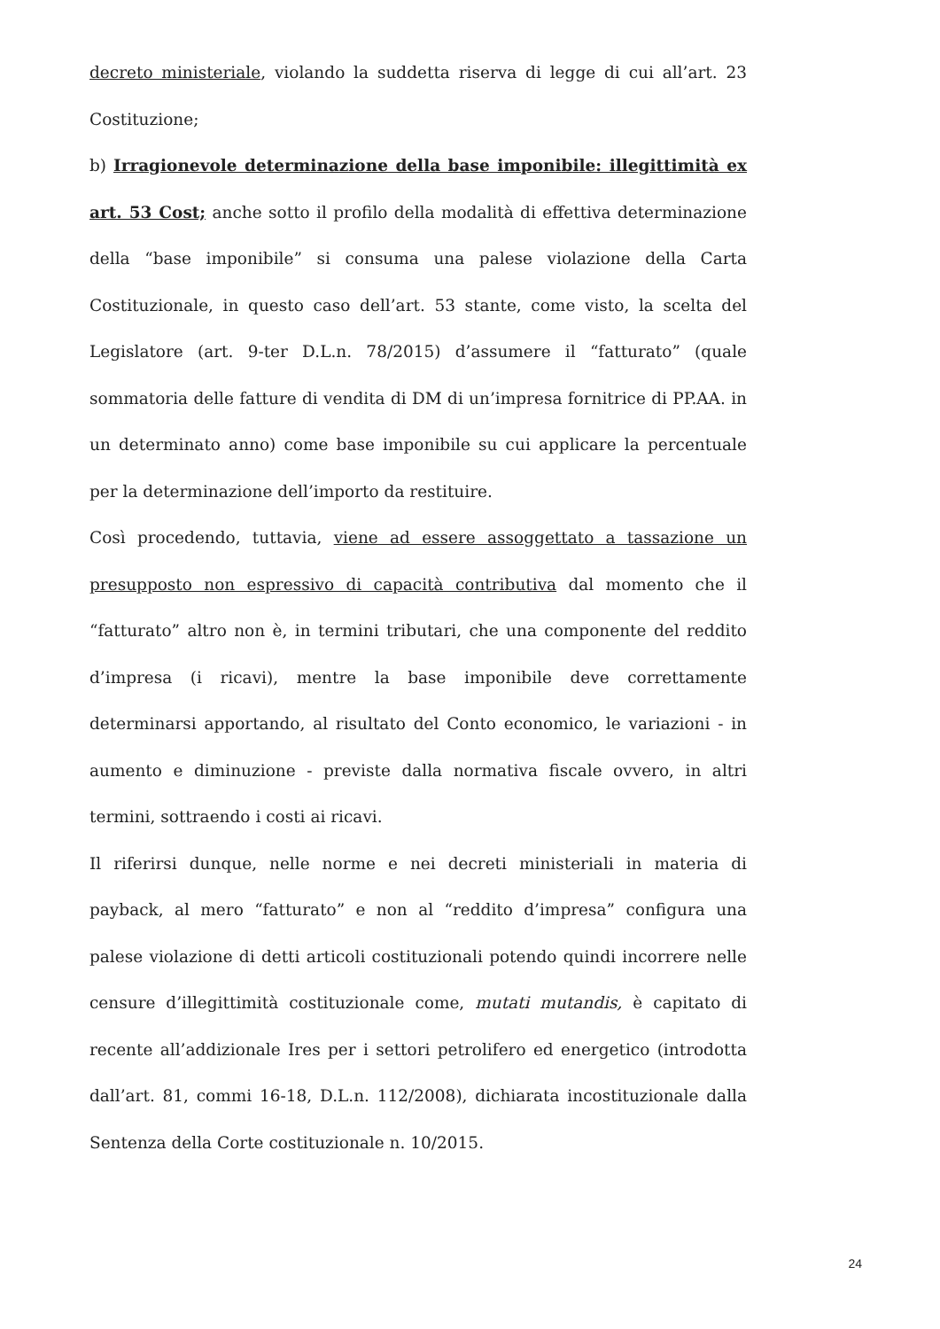decreto ministeriale, violando la suddetta riserva di legge di cui all’art. 23 Costituzione;
b) Irragionevole determinazione della base imponibile: illegittimità ex art. 53 Cost; anche sotto il profilo della modalità di effettiva determinazione della “base imponibile” si consuma una palese violazione della Carta Costituzionale, in questo caso dell’art. 53 stante, come visto, la scelta del Legislatore (art. 9-ter D.L.n. 78/2015) d’assumere il “fatturato” (quale sommatoria delle fatture di vendita di DM di un’impresa fornitrice di PP.AA. in un determinato anno) come base imponibile su cui applicare la percentuale per la determinazione dell’importo da restituire.
Così procedendo, tuttavia, viene ad essere assoggettato a tassazione un presupposto non espressivo di capacità contributiva dal momento che il “fatturato” altro non è, in termini tributari, che una componente del reddito d’impresa (i ricavi), mentre la base imponibile deve correttamente determinarsi apportando, al risultato del Conto economico, le variazioni - in aumento e diminuzione - previste dalla normativa fiscale ovvero, in altri termini, sottraendo i costi ai ricavi.
Il riferirsi dunque, nelle norme e nei decreti ministeriali in materia di payback, al mero “fatturato” e non al “reddito d’impresa” configura una palese violazione di detti articoli costituzionali potendo quindi incorrere nelle censure d’illegittimità costituzionale come, mutati mutandis, è capitato di recente all’addizionale Ires per i settori petrolifero ed energetico (introdotta dall’art. 81, commi 16-18, D.L.n. 112/2008), dichiarata incostituzionale dalla Sentenza della Corte costituzionale n. 10/2015.
24